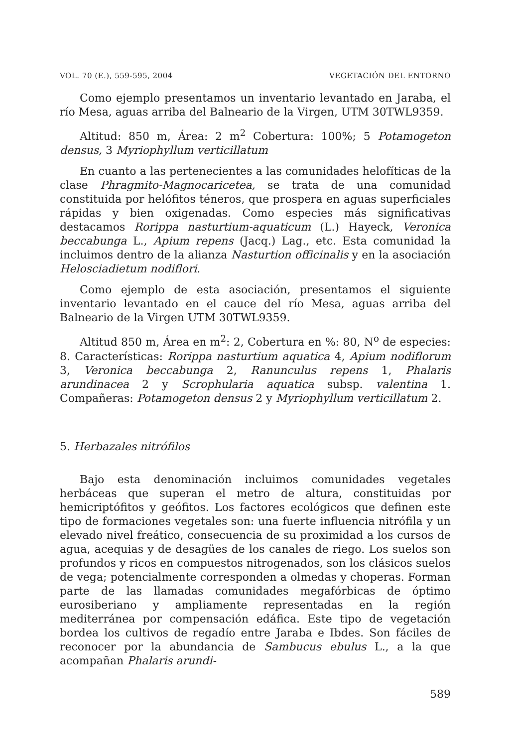VOL. 70 (E.), 559-595, 2004 VEGETACIÓN DEL ENTORNO
Como ejemplo presentamos un inventario levantado en Jaraba, el río Mesa, aguas arriba del Balneario de la Virgen, UTM 30TWL9359.
Altitud: 850 m, Área: 2 m<sup>2</sup> Cobertura: 100%; 5 Potamogeton densus, 3 Myriophyllum verticillatum
En cuanto a las pertenecientes a las comunidades helofíticas de la clase Phragmito-Magnocaricetea, se trata de una comunidad constituida por helófitos téneros, que prospera en aguas superficiales rápidas y bien oxigenadas. Como especies más significativas destacamos Rorippa nasturtium-aquaticum (L.) Hayeck, Veronica beccabunga L., Apium repens (Jacq.) Lag., etc. Esta comunidad la incluimos dentro de la alianza Nasturtion officinalis y en la asociación Helosciadietum nodiflori.
Como ejemplo de esta asociación, presentamos el siguiente inventario levantado en el cauce del río Mesa, aguas arriba del Balneario de la Virgen UTM 30TWL9359.
Altitud 850 m, Área en m<sup>2</sup>: 2, Cobertura en %: 80, N<sup>o</sup> de especies: 8. Características: Rorippa nasturtium aquatica 4, Apium nodiflorum 3, Veronica beccabunga 2, Ranunculus repens 1, Phalaris arundinacea 2 y Scrophularia aquatica subsp. valentina 1. Compañeras: Potamogeton densus 2 y Myriophyllum verticillatum 2.
5. Herbazales nitrófilos
Bajo esta denominación incluimos comunidades vegetales herbáceas que superan el metro de altura, constituidas por hemicriptófitos y geófitos. Los factores ecológicos que definen este tipo de formaciones vegetales son: una fuerte influencia nitrófila y un elevado nivel freático, consecuencia de su proximidad a los cursos de agua, acequias y de desagües de los canales de riego. Los suelos son profundos y ricos en compuestos nitrogenados, son los clásicos suelos de vega; potencialmente corresponden a olmedas y choperas. Forman parte de las llamadas comunidades megafórbicas de óptimo eurosiberiano y ampliamente representadas en la región mediterránea por compensación edáfica. Este tipo de vegetación bordea los cultivos de regadío entre Jaraba e Ibdes. Son fáciles de reconocer por la abundancia de Sambucus ebulus L., a la que acompañan Phalaris arundi-
589